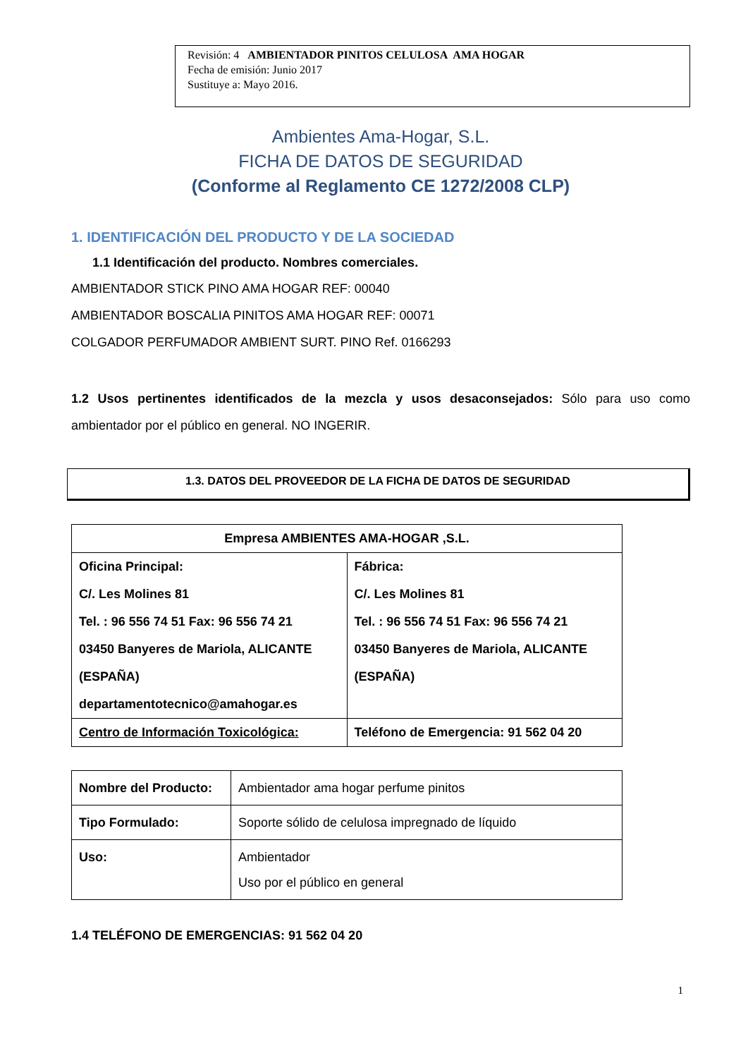Revisión: 4 AMBIENTADOR PINITOS CELULOSA AMA HOGAR
Fecha de emisión: Junio 2017
Sustituye a: Mayo 2016.
Ambientes Ama-Hogar, S.L.
FICHA DE DATOS DE SEGURIDAD
(Conforme al Reglamento CE 1272/2008 CLP)
1. IDENTIFICACIÓN DEL PRODUCTO Y DE LA SOCIEDAD
1.1 Identificación del producto. Nombres comerciales.
AMBIENTADOR STICK PINO AMA HOGAR REF: 00040
AMBIENTADOR BOSCALIA PINITOS AMA HOGAR REF: 00071
COLGADOR PERFUMADOR AMBIENT SURT. PINO Ref. 0166293
1.2 Usos pertinentes identificados de la mezcla y usos desaconsejados: Sólo para uso como ambientador por el público en general. NO INGERIR.
1.3. DATOS DEL PROVEEDOR DE LA FICHA DE DATOS DE SEGURIDAD
| Empresa AMBIENTES AMA-HOGAR ,S.L. | |
| Oficina Principal: C/. Les Molines 81 Tel. : 96 556 74 51 Fax: 96 556 74 21 03450 Banyeres de Mariola, ALICANTE (ESPAÑA) departamentotecnico@amahogar.es | Fábrica: C/. Les Molines 81 Tel. : 96 556 74 51 Fax: 96 556 74 21 03450 Banyeres de Mariola, ALICANTE (ESPAÑA) |
| Centro de Información Toxicológica: | Teléfono de Emergencia: 91 562 04 20 |
| Nombre del Producto: | Ambientador ama hogar perfume pinitos |
| Tipo Formulado: | Soporte sólido de celulosa impregnado de líquido |
| Uso: | Ambientador Uso por el público en general |
1.4 TELÉFONO DE EMERGENCIAS: 91 562 04 20
1